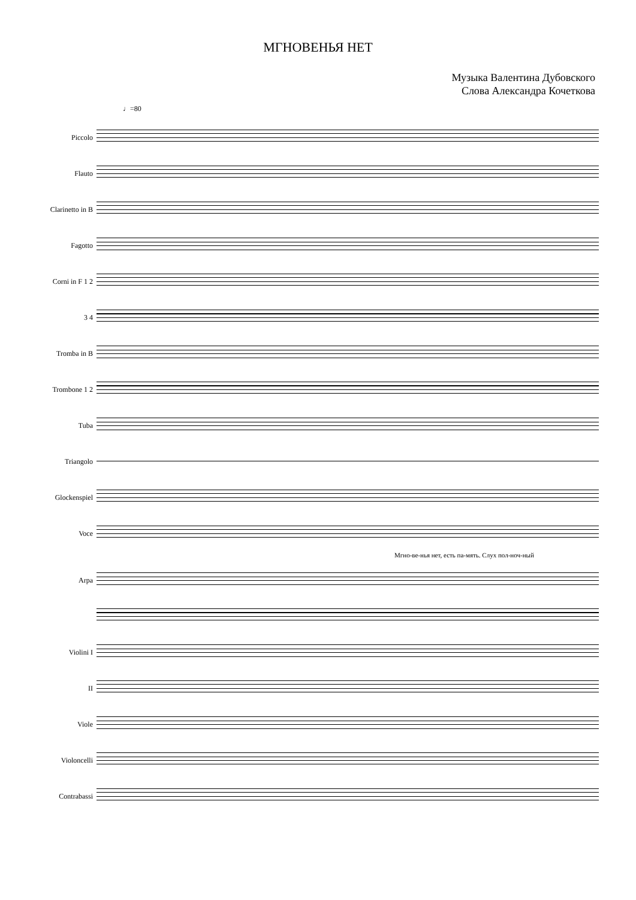МГНОВЕНЬЯ НЕТ
Музыка Валентина Дубовского
Слова Александра Кочеткова
♩=80
Piccolo
Flauto
Clarinetto in B
Fagotto
Corni in F 1 2
3 4
Tromba in B
Trombone 1 2
Tuba
Triangolo
Glockenspiel
Voce
Мгно-ве-нья нет, есть па-мять. Слух пол-ноч-ный
Arpa
Violini I
II
Viole
Violoncelli
Contrabassi